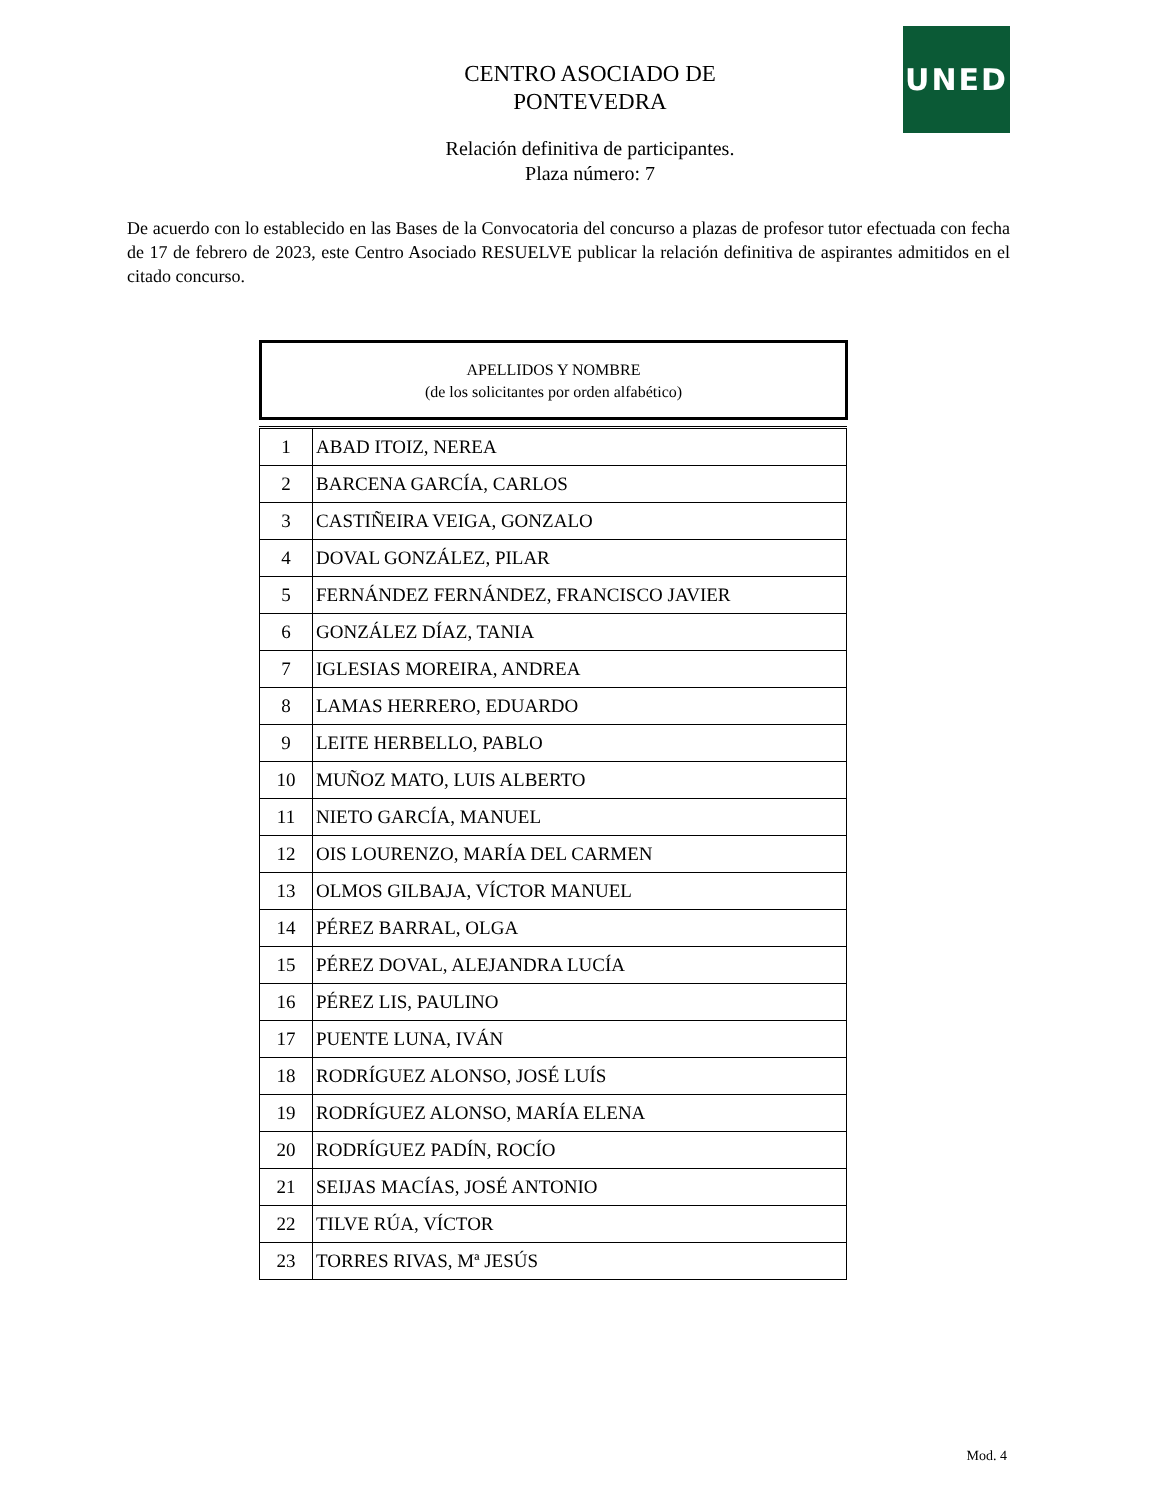UNED
CENTRO ASOCIADO DE
PONTEVEDRA
Relación definitiva de participantes.
Plaza número: 7
De acuerdo con lo establecido en las Bases de la Convocatoria del concurso a plazas de profesor tutor efectuada con fecha de 17 de febrero de 2023, este Centro Asociado RESUELVE publicar la relación definitiva de aspirantes admitidos en el citado concurso.
APELLIDOS Y NOMBRE
(de los solicitantes por orden alfabético)
| 1 | ABAD ITOIZ, NEREA |
| 2 | BARCENA GARCÍA, CARLOS |
| 3 | CASTIÑEIRA VEIGA, GONZALO |
| 4 | DOVAL GONZÁLEZ, PILAR |
| 5 | FERNÁNDEZ FERNÁNDEZ, FRANCISCO JAVIER |
| 6 | GONZÁLEZ DÍAZ, TANIA |
| 7 | IGLESIAS MOREIRA, ANDREA |
| 8 | LAMAS HERRERO, EDUARDO |
| 9 | LEITE HERBELLO, PABLO |
| 10 | MUÑOZ MATO, LUIS ALBERTO |
| 11 | NIETO GARCÍA, MANUEL |
| 12 | OIS LOURENZO, MARÍA DEL CARMEN |
| 13 | OLMOS GILBAJA, VÍCTOR MANUEL |
| 14 | PÉREZ BARRAL, OLGA |
| 15 | PÉREZ DOVAL, ALEJANDRA LUCÍA |
| 16 | PÉREZ LIS, PAULINO |
| 17 | PUENTE LUNA, IVÁN |
| 18 | RODRÍGUEZ ALONSO, JOSÉ LUÍS |
| 19 | RODRÍGUEZ ALONSO, MARÍA ELENA |
| 20 | RODRÍGUEZ PADÍN, ROCÍO |
| 21 | SEIJAS MACÍAS, JOSÉ ANTONIO |
| 22 | TILVE RÚA, VÍCTOR |
| 23 | TORRES RIVAS, Mª JESÚS |
Mod. 4